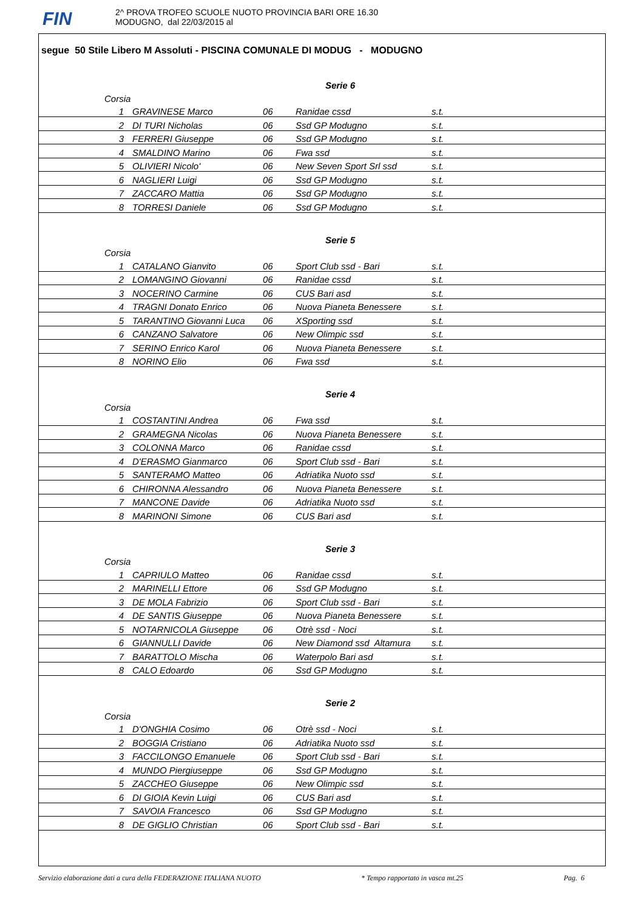FIN
2^ PROVA TROFEO SCUOLE NUOTO PROVINCIA BARI ORE 16.30
MODUGNO, dal 22/03/2015 al
segue 50 Stile Libero M Assoluti - PISCINA COMUNALE DI MODUG - MODUGNO
Serie 6
| Corsia | | | | |
| 1 | GRAVINESE Marco | 06 | Ranidae cssd | s.t. |
| 2 | DI TURI Nicholas | 06 | Ssd GP Modugno | s.t. |
| 3 | FERRERI Giuseppe | 06 | Ssd GP Modugno | s.t. |
| 4 | SMALDINO Marino | 06 | Fwa ssd | s.t. |
| 5 | OLIVIERI Nicolo' | 06 | New Seven Sport Srl ssd | s.t. |
| 6 | NAGLIERI Luigi | 06 | Ssd GP Modugno | s.t. |
| 7 | ZACCARO Mattia | 06 | Ssd GP Modugno | s.t. |
| 8 | TORRESI Daniele | 06 | Ssd GP Modugno | s.t. |
Serie 5
| Corsia | | | | |
| 1 | CATALANO Gianvito | 06 | Sport Club ssd - Bari | s.t. |
| 2 | LOMANGINO Giovanni | 06 | Ranidae cssd | s.t. |
| 3 | NOCERINO Carmine | 06 | CUS Bari asd | s.t. |
| 4 | TRAGNI Donato Enrico | 06 | Nuova Pianeta Benessere | s.t. |
| 5 | TARANTINO Giovanni Luca | 06 | XSporting ssd | s.t. |
| 6 | CANZANO Salvatore | 06 | New Olimpic ssd | s.t. |
| 7 | SERINO Enrico Karol | 06 | Nuova Pianeta Benessere | s.t. |
| 8 | NORINO Elio | 06 | Fwa ssd | s.t. |
Serie 4
| Corsia | | | | |
| 1 | COSTANTINI Andrea | 06 | Fwa ssd | s.t. |
| 2 | GRAMEGNA Nicolas | 06 | Nuova Pianeta Benessere | s.t. |
| 3 | COLONNA Marco | 06 | Ranidae cssd | s.t. |
| 4 | D'ERASMO Gianmarco | 06 | Sport Club ssd - Bari | s.t. |
| 5 | SANTERAMO Matteo | 06 | Adriatika Nuoto ssd | s.t. |
| 6 | CHIRONNA Alessandro | 06 | Nuova Pianeta Benessere | s.t. |
| 7 | MANCONE Davide | 06 | Adriatika Nuoto ssd | s.t. |
| 8 | MARINONI Simone | 06 | CUS Bari asd | s.t. |
Serie 3
| Corsia | | | | |
| 1 | CAPRIULO Matteo | 06 | Ranidae cssd | s.t. |
| 2 | MARINELLI Ettore | 06 | Ssd GP Modugno | s.t. |
| 3 | DE MOLA Fabrizio | 06 | Sport Club ssd - Bari | s.t. |
| 4 | DE SANTIS Giuseppe | 06 | Nuova Pianeta Benessere | s.t. |
| 5 | NOTARNICOLA Giuseppe | 06 | Otrè ssd - Noci | s.t. |
| 6 | GIANNULLI Davide | 06 | New Diamond ssd Altamura | s.t. |
| 7 | BARATTOLO Mischa | 06 | Waterpolo Bari asd | s.t. |
| 8 | CALO Edoardo | 06 | Ssd GP Modugno | s.t. |
Serie 2
| Corsia | | | | |
| 1 | D'ONGHIA Cosimo | 06 | Otrè ssd - Noci | s.t. |
| 2 | BOGGIA Cristiano | 06 | Adriatika Nuoto ssd | s.t. |
| 3 | FACCILONGO Emanuele | 06 | Sport Club ssd - Bari | s.t. |
| 4 | MUNDO Piergiuseppe | 06 | Ssd GP Modugno | s.t. |
| 5 | ZACCHEO Giuseppe | 06 | New Olimpic ssd | s.t. |
| 6 | DI GIOIA Kevin Luigi | 06 | CUS Bari asd | s.t. |
| 7 | SAVOIA Francesco | 06 | Ssd GP Modugno | s.t. |
| 8 | DE GIGLIO Christian | 06 | Sport Club ssd - Bari | s.t. |
Servizio elaborazione dati a cura della FEDERAZIONE ITALIANA NUOTO * Tempo rapportato in vasca mt.25 Pag. 6